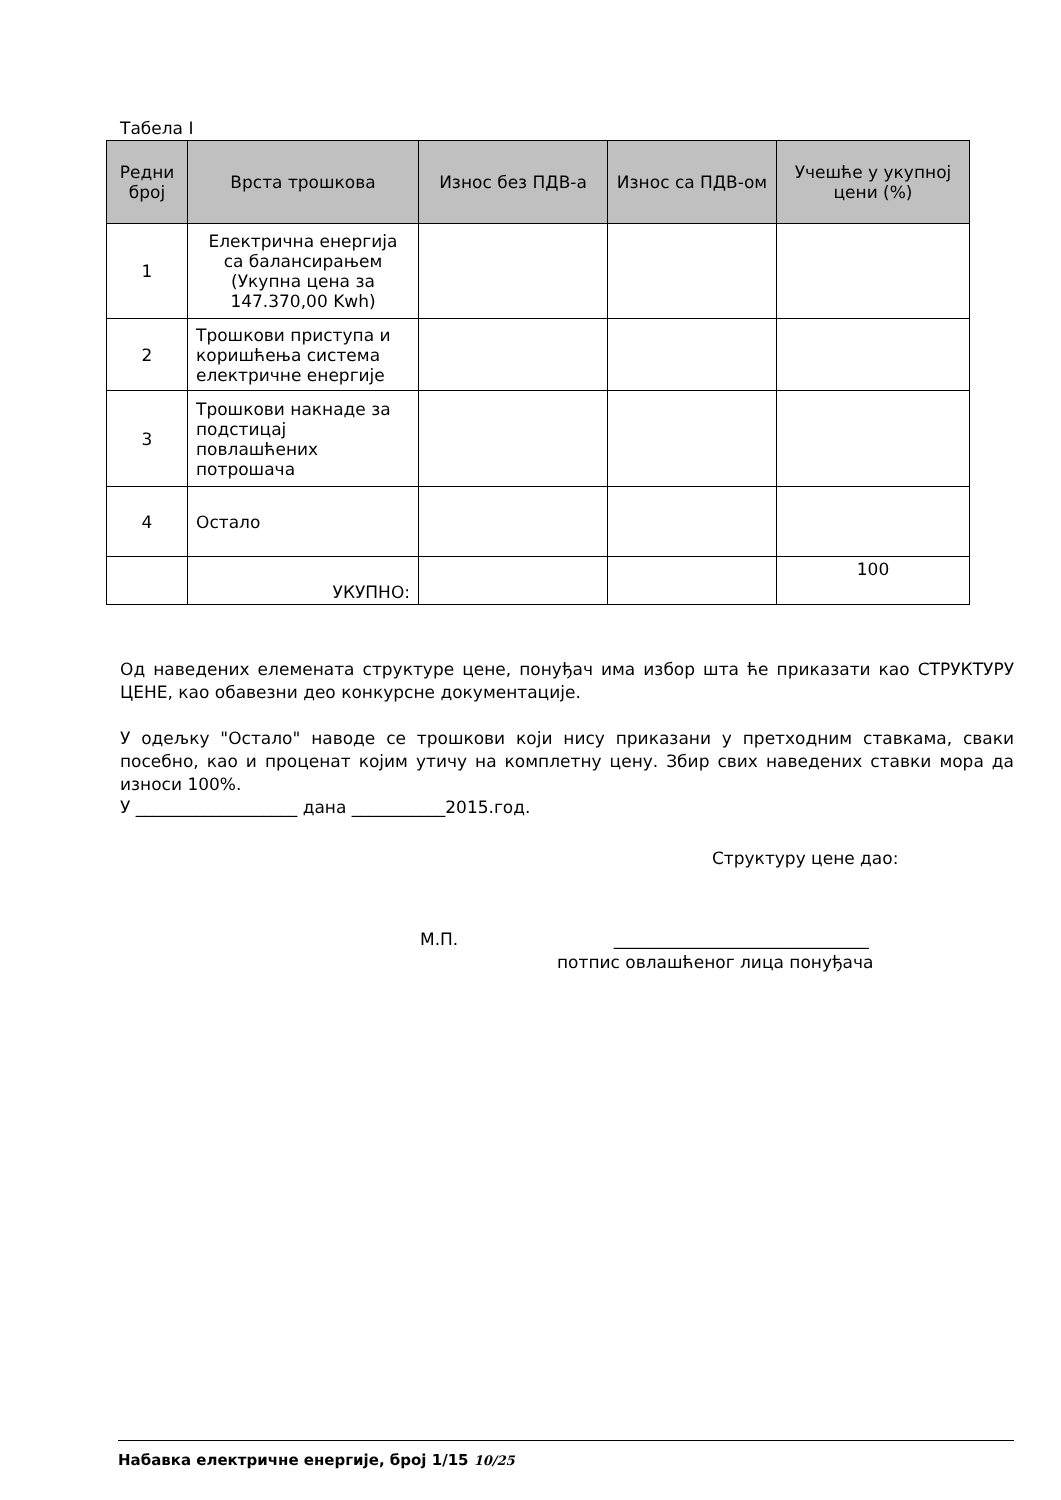Табела I
| Редни број | Врста трошкова | Износ без ПДВ-а | Износ са ПДВ-ом | Учешће у укупној цени (%) |
| --- | --- | --- | --- | --- |
| 1 | Електрична енергија са балансирањем (Укупна цена за 147.370,00 Kwh) | | | |
| 2 | Трошкови приступа и коришћења система електричне енергије | | | |
| 3 | Трошкови накнаде за подстицај повлашћених потрошача | | | |
| 4 | Остало | | | |
| | УКУПНО: | | | 100 |
Од наведених елемената структуре цене, понуђач има избор шта ће приказати као СТРУКТУРУ ЦЕНЕ, као обавезни део конкурсне документације.
У одељку "Остало" наводе се трошкови који нису приказани у претходним ставкама, сваки посебно, као и проценат којим утичу на комплетну цену. Збир свих наведених ставки мора да износи 100%.
У ___________________ дана ___________2015.год.
Структуру цене дао:
М.П. ______________________________
потпис овлашћеног лица понуђача
Набавка електричне енергије, број 1/15 10/25